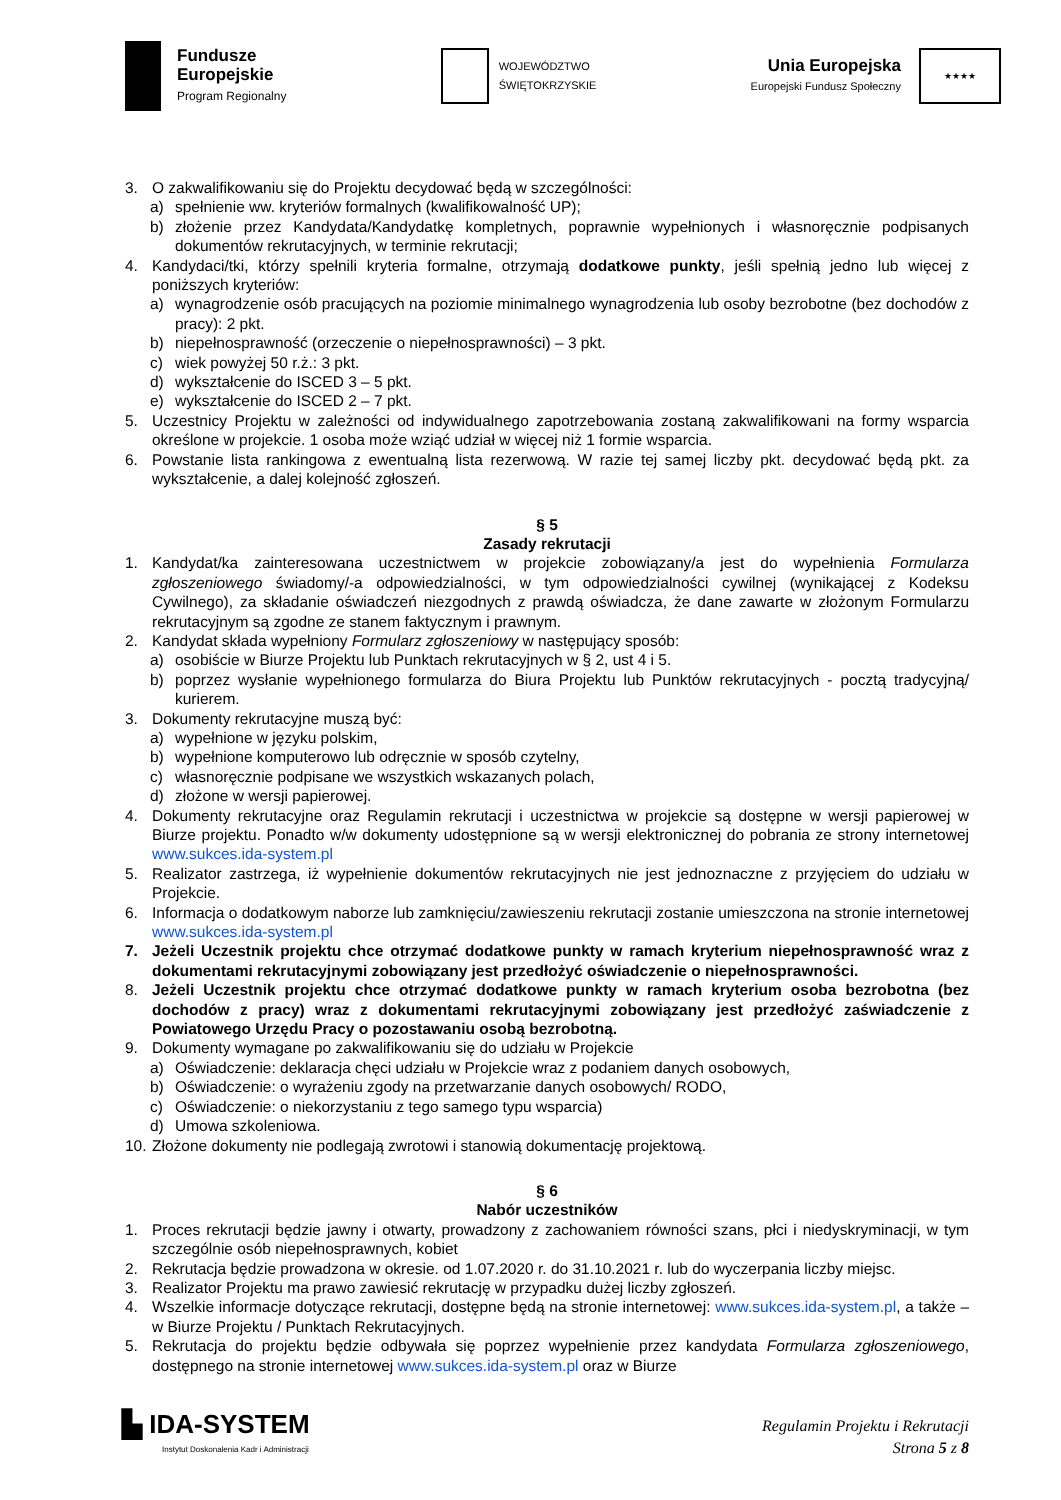Fundusze
Europejskie
Program Regionalny
WOJEWÓDZTWO
ŚWIĘTOKRZYSKIE
Unia Europejska
Europejski Fundusz Społeczny
★★★★
3. O zakwalifikowaniu się do Projektu decydować będą w szczególności:
a) spełnienie ww. kryteriów formalnych (kwalifikowalność UP);
b) złożenie przez Kandydata/Kandydatkę kompletnych, poprawnie wypełnionych i własnoręcznie podpisanych dokumentów rekrutacyjnych, w terminie rekrutacji;
4. Kandydaci/tki, którzy spełnili kryteria formalne, otrzymają dodatkowe punkty, jeśli spełnią jedno lub więcej z poniższych kryteriów:
a) wynagrodzenie osób pracujących na poziomie minimalnego wynagrodzenia lub osoby bezrobotne (bez dochodów z pracy): 2 pkt.
b) niepełnosprawność (orzeczenie o niepełnosprawności) – 3 pkt.
c) wiek powyżej 50 r.ż.: 3 pkt.
d) wykształcenie do ISCED 3 – 5 pkt.
e) wykształcenie do ISCED 2 – 7 pkt.
5. Uczestnicy Projektu w zależności od indywidualnego zapotrzebowania zostaną zakwalifikowani na formy wsparcia określone w projekcie. 1 osoba może wziąć udział w więcej niż 1 formie wsparcia.
6. Powstanie lista rankingowa z ewentualną lista rezerwową. W razie tej samej liczby pkt. decydować będą pkt. za wykształcenie, a dalej kolejność zgłoszeń.
§ 5
Zasady rekrutacji
1. Kandydat/ka zainteresowana uczestnictwem w projekcie zobowiązany/a jest do wypełnienia Formularza zgłoszeniowego świadomy/-a odpowiedzialności, w tym odpowiedzialności cywilnej (wynikającej z Kodeksu Cywilnego), za składanie oświadczeń niezgodnych z prawdą oświadcza, że dane zawarte w złożonym Formularzu rekrutacyjnym są zgodne ze stanem faktycznym i prawnym.
2. Kandydat składa wypełniony Formularz zgłoszeniowy w następujący sposób:
a) osobiście w Biurze Projektu lub Punktach rekrutacyjnych w § 2, ust 4 i 5.
b) poprzez wysłanie wypełnionego formularza do Biura Projektu lub Punktów rekrutacyjnych - pocztą tradycyjną/ kurierem.
3. Dokumenty rekrutacyjne muszą być:
a) wypełnione w języku polskim,
b) wypełnione komputerowo lub odręcznie w sposób czytelny,
c) własnoręcznie podpisane we wszystkich wskazanych polach,
d) złożone w wersji papierowej.
4. Dokumenty rekrutacyjne oraz Regulamin rekrutacji i uczestnictwa w projekcie są dostępne w wersji papierowej w Biurze projektu. Ponadto w/w dokumenty udostępnione są w wersji elektronicznej do pobrania ze strony internetowej www.sukces.ida-system.pl
5. Realizator zastrzega, iż wypełnienie dokumentów rekrutacyjnych nie jest jednoznaczne z przyjęciem do udziału w Projekcie.
6. Informacja o dodatkowym naborze lub zamknięciu/zawieszeniu rekrutacji zostanie umieszczona na stronie internetowej www.sukces.ida-system.pl
7. Jeżeli Uczestnik projektu chce otrzymać dodatkowe punkty w ramach kryterium niepełnosprawność wraz z dokumentami rekrutacyjnymi zobowiązany jest przedłożyć oświadczenie o niepełnosprawności.
8. Jeżeli Uczestnik projektu chce otrzymać dodatkowe punkty w ramach kryterium osoba bezrobotna (bez dochodów z pracy) wraz z dokumentami rekrutacyjnymi zobowiązany jest przedłożyć zaświadczenie z Powiatowego Urzędu Pracy o pozostawaniu osobą bezrobotną.
9. Dokumenty wymagane po zakwalifikowaniu się do udziału w Projekcie
a) Oświadczenie: deklaracja chęci udziału w Projekcie wraz z podaniem danych osobowych,
b) Oświadczenie: o wyrażeniu zgody na przetwarzanie danych osobowych/ RODO,
c) Oświadczenie: o niekorzystaniu z tego samego typu wsparcia)
d) Umowa szkoleniowa.
10. Złożone dokumenty nie podlegają zwrotowi i stanowią dokumentację projektową.
§ 6
Nabór uczestników
1. Proces rekrutacji będzie jawny i otwarty, prowadzony z zachowaniem równości szans, płci i niedyskryminacji, w tym szczególnie osób niepełnosprawnych, kobiet
2. Rekrutacja będzie prowadzona w okresie. od 1.07.2020 r. do 31.10.2021 r. lub do wyczerpania liczby miejsc.
3. Realizator Projektu ma prawo zawiesić rekrutację w przypadku dużej liczby zgłoszeń.
4. Wszelkie informacje dotyczące rekrutacji, dostępne będą na stronie internetowej: www.sukces.ida-system.pl, a także – w Biurze Projektu / Punktach Rekrutacyjnych.
5. Rekrutacja do projektu będzie odbywała się poprzez wypełnienie przez kandydata Formularza zgłoszeniowego, dostępnego na stronie internetowej www.sukces.ida-system.pl oraz w Biurze
▙ IDA-SYSTEM
Instytut Doskonalenia Kadr i Administracji
Regulamin Projektu i Rekrutacji
Strona 5 z 8